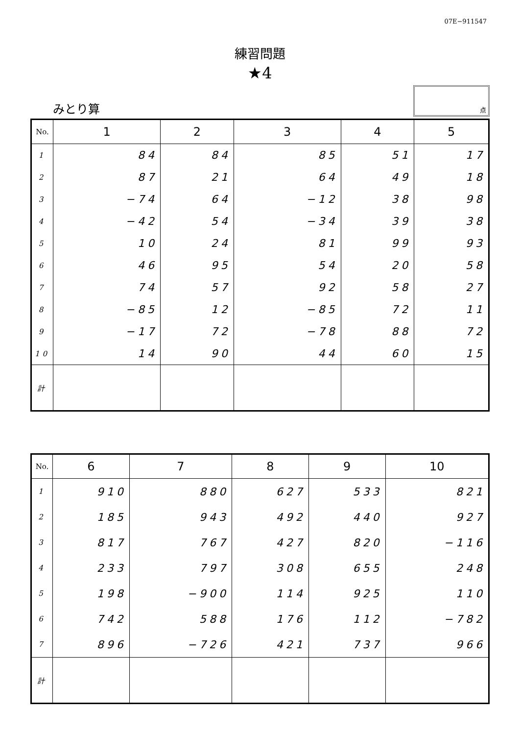07E−911547
練習問題
★4
みとり算
点
| No. | 1 | 2 | 3 | 4 | 5 |
| --- | --- | --- | --- | --- | --- |
| 1 | 84 | 84 | 85 | 51 | 17 |
| 2 | 87 | 21 | 64 | 49 | 18 |
| 3 | −74 | 64 | −12 | 38 | 98 |
| 4 | −42 | 54 | −34 | 39 | 38 |
| 5 | 10 | 24 | 81 | 99 | 93 |
| 6 | 46 | 95 | 54 | 20 | 58 |
| 7 | 74 | 57 | 92 | 58 | 27 |
| 8 | −85 | 12 | −85 | 72 | 11 |
| 9 | −17 | 72 | −78 | 88 | 72 |
| 10 | 14 | 90 | 44 | 60 | 15 |
| 計 | | | | | |
| No. | 6 | 7 | 8 | 9 | 10 |
| --- | --- | --- | --- | --- | --- |
| 1 | 910 | 880 | 627 | 533 | 821 |
| 2 | 185 | 943 | 492 | 440 | 927 |
| 3 | 817 | 767 | 427 | 820 | −116 |
| 4 | 233 | 797 | 308 | 655 | 248 |
| 5 | 198 | −900 | 114 | 925 | 110 |
| 6 | 742 | 588 | 176 | 112 | −782 |
| 7 | 896 | −726 | 421 | 737 | 966 |
| 計 | | | | | |